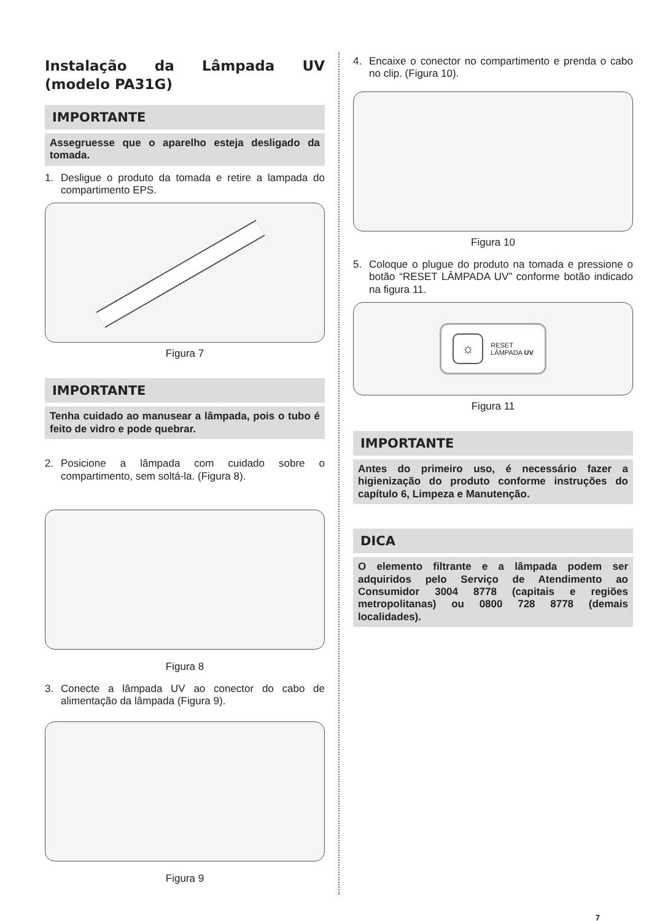Instalação da Lâmpada UV (modelo PA31G)
IMPORTANTE
Assegruesse que o aparelho esteja desligado da tomada.
1. Desligue o produto da tomada e retire a lampada do compartimento EPS.
Figura 7
IMPORTANTE
Tenha cuidado ao manusear a lâmpada, pois o tubo é feito de vidro e pode quebrar.
2. Posicione a lâmpada com cuidado sobre o compartimento, sem soltá-la. (Figura 8).
Figura 8
3. Conecte a lâmpada UV ao conector do cabo de alimentação da lâmpada (Figura 9).
Figura 9
4. Encaixe o conector no compartimento e prenda o cabo no clip. (Figura 10).
Figura 10
5. Coloque o plugue do produto na tomada e pressione o botão “RESET LÂMPADA UV” conforme botão indicado na figura 11.
☼
RESET
LÂMPADA UV
Figura 11
IMPORTANTE
Antes do primeiro uso, é necessário fazer a higienização do produto conforme instruções do capítulo 6, Limpeza e Manutenção.
DICA
O elemento filtrante e a lâmpada podem ser adquiridos pelo Serviço de Atendimento ao Consumidor 3004 8778 (capitais e regiões metropolitanas) ou 0800 728 8778 (demais localidades).
7